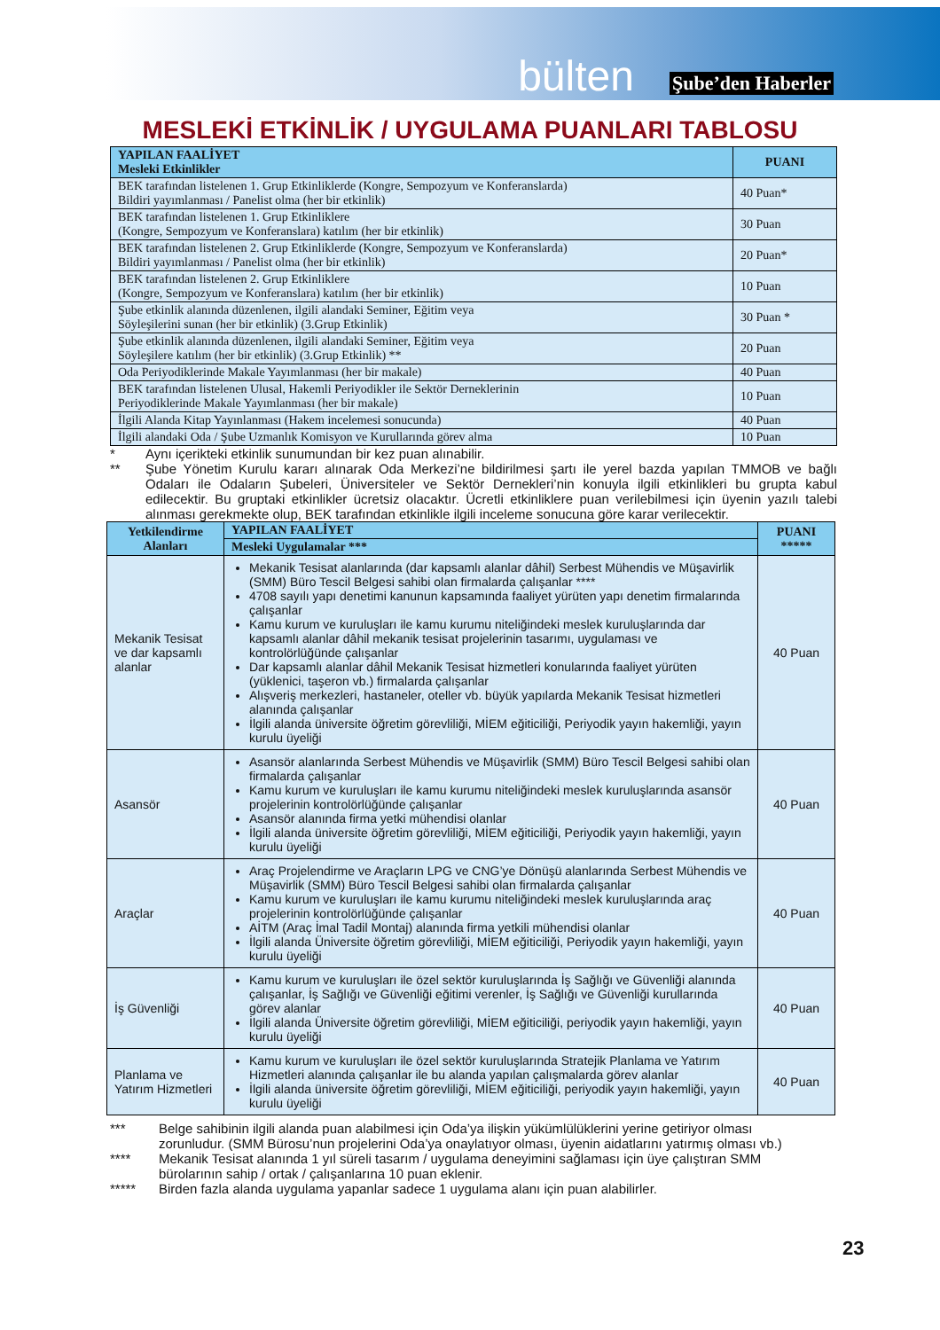bülten Şube’den Haberler
MESLEKİ ETKİNLİK / UYGULAMA PUANLARI TABLOSU
| YAPILAN FAALİYET Mesleki Etkinlikler | PUANI |
| --- | --- |
| BEK tarafından listelenen 1. Grup Etkinliklerde (Kongre, Sempozyum ve Konferanslarda) Bildiri yayımlanması / Panelist olma (her bir etkinlik) | 40 Puan* |
| BEK tarafından listelenen 1. Grup Etkinliklere (Kongre, Sempozyum ve Konferanslara) katılım (her bir etkinlik) | 30 Puan |
| BEK tarafından listelenen 2. Grup Etkinliklerde (Kongre, Sempozyum ve Konferanslarda) Bildiri yayımlanması / Panelist olma (her bir etkinlik) | 20 Puan* |
| BEK tarafından listelenen 2. Grup Etkinliklere (Kongre, Sempozyum ve Konferanslara) katılım (her bir etkinlik) | 10 Puan |
| Şube etkinlik alanında düzenlenen, ilgili alandaki Seminer, Eğitim veya Söyleşilerini sunan (her bir etkinlik) (3.Grup Etkinlik) | 30 Puan * |
| Şube etkinlik alanında düzenlenen, ilgili alandaki Seminer, Eğitim veya Söyleşilere katılım (her bir etkinlik) (3.Grup Etkinlik) ** | 20 Puan |
| Oda Periyodiklerinde Makale Yayımlanması (her bir makale) | 40 Puan |
| BEK tarafından listelenen Ulusal, Hakemli Periyodikler ile Sektör Derneklerinin Periyodiklerinde Makale Yayımlanması (her bir makale) | 10 Puan |
| İlgili Alanda Kitap Yayınlanması (Hakem incelemesi sonucunda) | 40 Puan |
| İlgili alandaki Oda / Şube Uzmanlık Komisyon ve Kurullarında görev alma | 10 Puan |
* Aynı içerikteki etkinlik sunumundan bir kez puan alınabilir.
** Şube Yönetim Kurulu kararı alınarak Oda Merkezi’ne bildirilmesi şartı ile yerel bazda yapılan TMMOB ve bağlı Odaları ile Odaların Şubeleri, Üniversiteler ve Sektör Dernekleri’nin konuyla ilgili etkinlikleri bu grupta kabul edilecektir. Bu gruptaki etkinlikler ücretsiz olacaktır. Ücretli etkinliklere puan verilebilmesi için üyenin yazılı talebi alınması gerekmekte olup, BEK tarafından etkinlikle ilgili inceleme sonucuna göre karar verilecektir.
| Yetkilendirme Alanları | YAPILAN FAALİYET | PUANI ***** |
| --- | --- | --- |
| | Mesleki Uygulamalar *** | |
| Mekanik Tesisat ve dar kapsamlı alanlar | Mekanik Tesisat alanlarında (dar kapsamlı alanlar dâhil) Serbest Mühendis ve Müşavirlik (SMM) Büro Tescil Belgesi sahibi olan firmalarda çalışanlar **** 4708 sayılı yapı denetimi kanunun kapsamında faaliyet yürüten yapı denetim firmalarında çalışanlar Kamu kurum ve kuruluşları ile kamu kurumu niteliğindeki meslek kuruluşlarında dar kapsamlı alanlar dâhil mekanik tesisat projelerinin tasarımı, uygulaması ve kontrolörlüğünde çalışanlar Dar kapsamlı alanlar dâhil Mekanik Tesisat hizmetleri konularında faaliyet yürüten (yüklenici, taşeron vb.) firmalarda çalışanlar Alışveriş merkezleri, hastaneler, oteller vb. büyük yapılarda Mekanik Tesisat hizmetleri alanında çalışanlar İlgili alanda üniversite öğretim görevliliği, MİEM eğiticiliği, Periyodik yayın hakemliği, yayın kurulu üyeliği | 40 Puan |
| Asansör | Asansör alanlarında Serbest Mühendis ve Müşavirlik (SMM) Büro Tescil Belgesi sahibi olan firmalarda çalışanlar Kamu kurum ve kuruluşları ile kamu kurumu niteliğindeki meslek kuruluşlarında asansör projelerinin kontrolörlüğünde çalışanlar Asansör alanında firma yetki mühendisi olanlar İlgili alanda üniversite öğretim görevliliği, MİEM eğiticiliği, Periyodik yayın hakemliği, yayın kurulu üyeliği | 40 Puan |
| Araçlar | Araç Projelendirme ve Araçların LPG ve CNG’ye Dönüşü alanlarında Serbest Mühendis ve Müşavirlik (SMM) Büro Tescil Belgesi sahibi olan firmalarda çalışanlar Kamu kurum ve kuruluşları ile kamu kurumu niteliğindeki meslek kuruluşlarında araç projelerinin kontrolörlüğünde çalışanlar AİTM (Araç İmal Tadil Montaj) alanında firma yetkili mühendisi olanlar İlgili alanda Üniversite öğretim görevliliği, MİEM eğiticiliği, Periyodik yayın hakemliği, yayın kurulu üyeliği | 40 Puan |
| İş Güvenliği | Kamu kurum ve kuruluşları ile özel sektör kuruluşlarında İş Sağlığı ve Güvenliği alanında çalışanlar, İş Sağlığı ve Güvenliği eğitimi verenler, İş Sağlığı ve Güvenliği kurullarında görev alanlar İlgili alanda Üniversite öğretim görevliliği, MİEM eğiticiliği, periyodik yayın hakemliği, yayın kurulu üyeliği | 40 Puan |
| Planlama ve Yatırım Hizmetleri | Kamu kurum ve kuruluşları ile özel sektör kuruluşlarında Stratejik Planlama ve Yatırım Hizmetleri alanında çalışanlar ile bu alanda yapılan çalışmalarda görev alanlar İlgili alanda üniversite öğretim görevliliği, MİEM eğiticiliği, periyodik yayın hakemliği, yayın kurulu üyeliği | 40 Puan |
*** Belge sahibinin ilgili alanda puan alabilmesi için Oda’ya ilişkin yükümlülüklerini yerine getiriyor olması zorunludur. (SMM Bürosu’nun projelerini Oda’ya onaylatıyor olması, üyenin aidatlarını yatırmış olması vb.)
**** Mekanik Tesisat alanında 1 yıl süreli tasarım / uygulama deneyimini sağlaması için üye çalıştıran SMM bürolarının sahip / ortak / çalışanlarına 10 puan eklenir.
***** Birden fazla alanda uygulama yapanlar sadece 1 uygulama alanı için puan alabilirler.
23